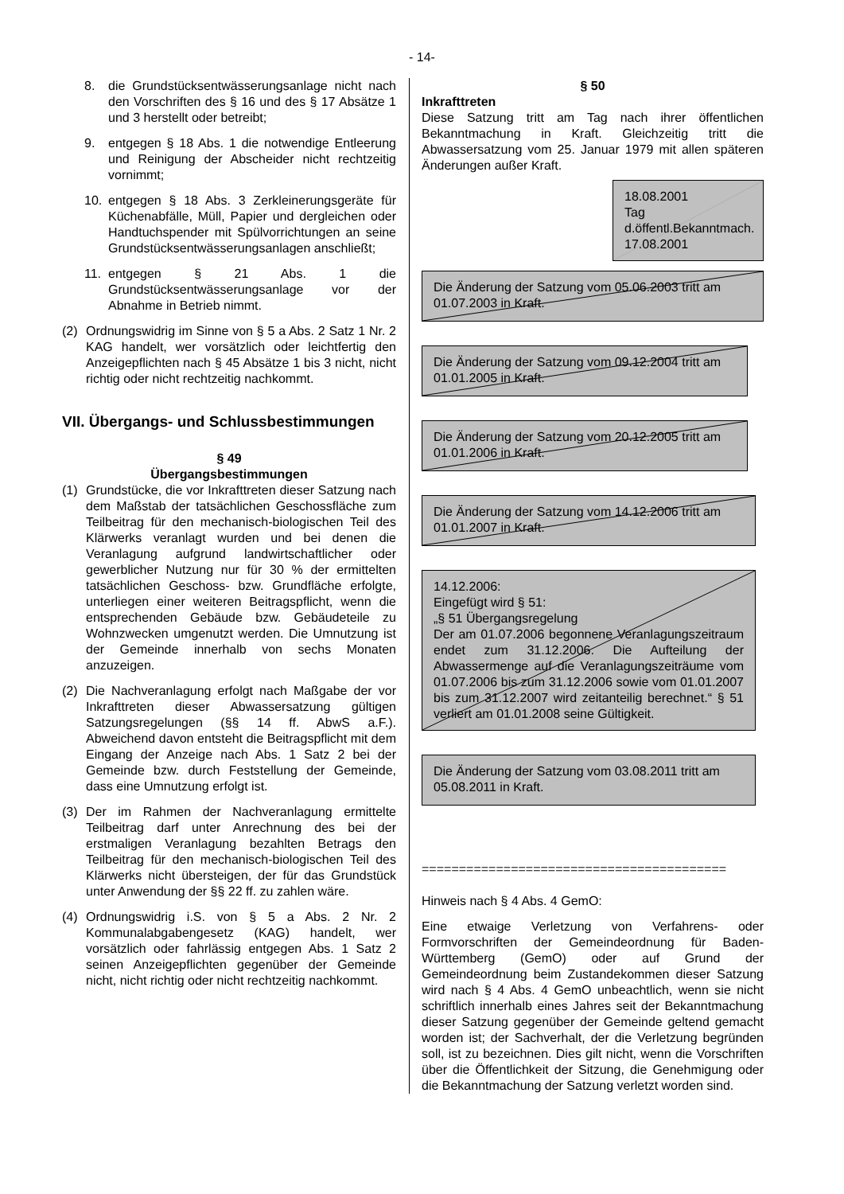- 14-
8. die Grundstücksentwässerungsanlage nicht nach den Vorschriften des § 16 und des § 17 Absätze 1 und 3 herstellt oder betreibt;
9. entgegen § 18 Abs. 1 die notwendige Entleerung und Reinigung der Abscheider nicht rechtzeitig vornimmt;
10. entgegen § 18 Abs. 3 Zerkleinerungsgeräte für Küchenabfälle, Müll, Papier und dergleichen oder Handtuchspender mit Spülvorrichtungen an seine Grundstücksentwässerungsanlagen anschließt;
11. entgegen § 21 Abs. 1 die Grundstücksentwässerungsanlage vor der Abnahme in Betrieb nimmt.
(2) Ordnungswidrig im Sinne von § 5 a Abs. 2 Satz 1 Nr. 2 KAG handelt, wer vorsätzlich oder leichtfertig den Anzeigepflichten nach § 45 Absätze 1 bis 3 nicht, nicht richtig oder nicht rechtzeitig nachkommt.
VII. Übergangs- und Schlussbestimmungen
§ 49
Übergangsbestimmungen
(1) Grundstücke, die vor Inkrafttreten dieser Satzung nach dem Maßstab der tatsächlichen Geschossfläche zum Teilbeitrag für den mechanisch-biologischen Teil des Klärwerks veranlagt wurden und bei denen die Veranlagung aufgrund landwirtschaftlicher oder gewerblicher Nutzung nur für 30 % der ermittelten tatsächlichen Geschoss- bzw. Grundfläche erfolgte, unterliegen einer weiteren Beitragspflicht, wenn die entsprechenden Gebäude bzw. Gebäudeteile zu Wohnzwecken umgenutzt werden. Die Umnutzung ist der Gemeinde innerhalb von sechs Monaten anzuzeigen.
(2) Die Nachveranlagung erfolgt nach Maßgabe der vor Inkrafttreten dieser Abwassersatzung gültigen Satzungsregelungen (§§ 14 ff. AbwS a.F.). Abweichend davon entsteht die Beitragspflicht mit dem Eingang der Anzeige nach Abs. 1 Satz 2 bei der Gemeinde bzw. durch Feststellung der Gemeinde, dass eine Umnutzung erfolgt ist.
(3) Der im Rahmen der Nachveranlagung ermittelte Teilbeitrag darf unter Anrechnung des bei der erstmaligen Veranlagung bezahlten Betrags den Teilbeitrag für den mechanisch-biologischen Teil des Klärwerks nicht übersteigen, der für das Grundstück unter Anwendung der §§ 22 ff. zu zahlen wäre.
(4) Ordnungswidrig i.S. von § 5 a Abs. 2 Nr. 2 Kommunalabgabengesetz (KAG) handelt, wer vorsätzlich oder fahrlässig entgegen Abs. 1 Satz 2 seinen Anzeigepflichten gegenüber der Gemeinde nicht, nicht richtig oder nicht rechtzeitig nachkommt.
§ 50
Inkrafttreten
Diese Satzung tritt am Tag nach ihrer öffentlichen Bekanntmachung in Kraft. Gleichzeitig tritt die Abwassersatzung vom 25. Januar 1979 mit allen späteren Änderungen außer Kraft.
18.08.2001
Tag d.öffentl.Bekanntmach.
17.08.2001
Die Änderung der Satzung vom 05.06.2003 tritt am 01.07.2003 in Kraft.
Die Änderung der Satzung vom 09.12.2004 tritt am 01.01.2005 in Kraft.
Die Änderung der Satzung vom 20.12.2005 tritt am 01.01.2006 in Kraft.
Die Änderung der Satzung vom 14.12.2006 tritt am 01.01.2007 in Kraft.
14.12.2006:
Eingefügt wird § 51:
„§ 51 Übergangsregelung
Der am 01.07.2006 begonnene Veranlagungszeitraum endet zum 31.12.2006. Die Aufteilung der Abwassermenge auf die Veranlagungszeiträume vom 01.07.2006 bis zum 31.12.2006 sowie vom 01.01.2007 bis zum 31.12.2007 wird zeitanteilig berechnet.“ § 51 verliert am 01.01.2008 seine Gültigkeit.
Die Änderung der Satzung vom 03.08.2011 tritt am 05.08.2011 in Kraft.
=========================================
Hinweis nach § 4 Abs. 4 GemO:
Eine etwaige Verletzung von Verfahrens- oder Formvorschriften der Gemeindeordnung für Baden-Württemberg (GemO) oder auf Grund der Gemeindeordnung beim Zustandekommen dieser Satzung wird nach § 4 Abs. 4 GemO unbeachtlich, wenn sie nicht schriftlich innerhalb eines Jahres seit der Bekanntmachung dieser Satzung gegenüber der Gemeinde geltend gemacht worden ist; der Sachverhalt, der die Verletzung begründen soll, ist zu bezeichnen. Dies gilt nicht, wenn die Vorschriften über die Öffentlichkeit der Sitzung, die Genehmigung oder die Bekanntmachung der Satzung verletzt worden sind.